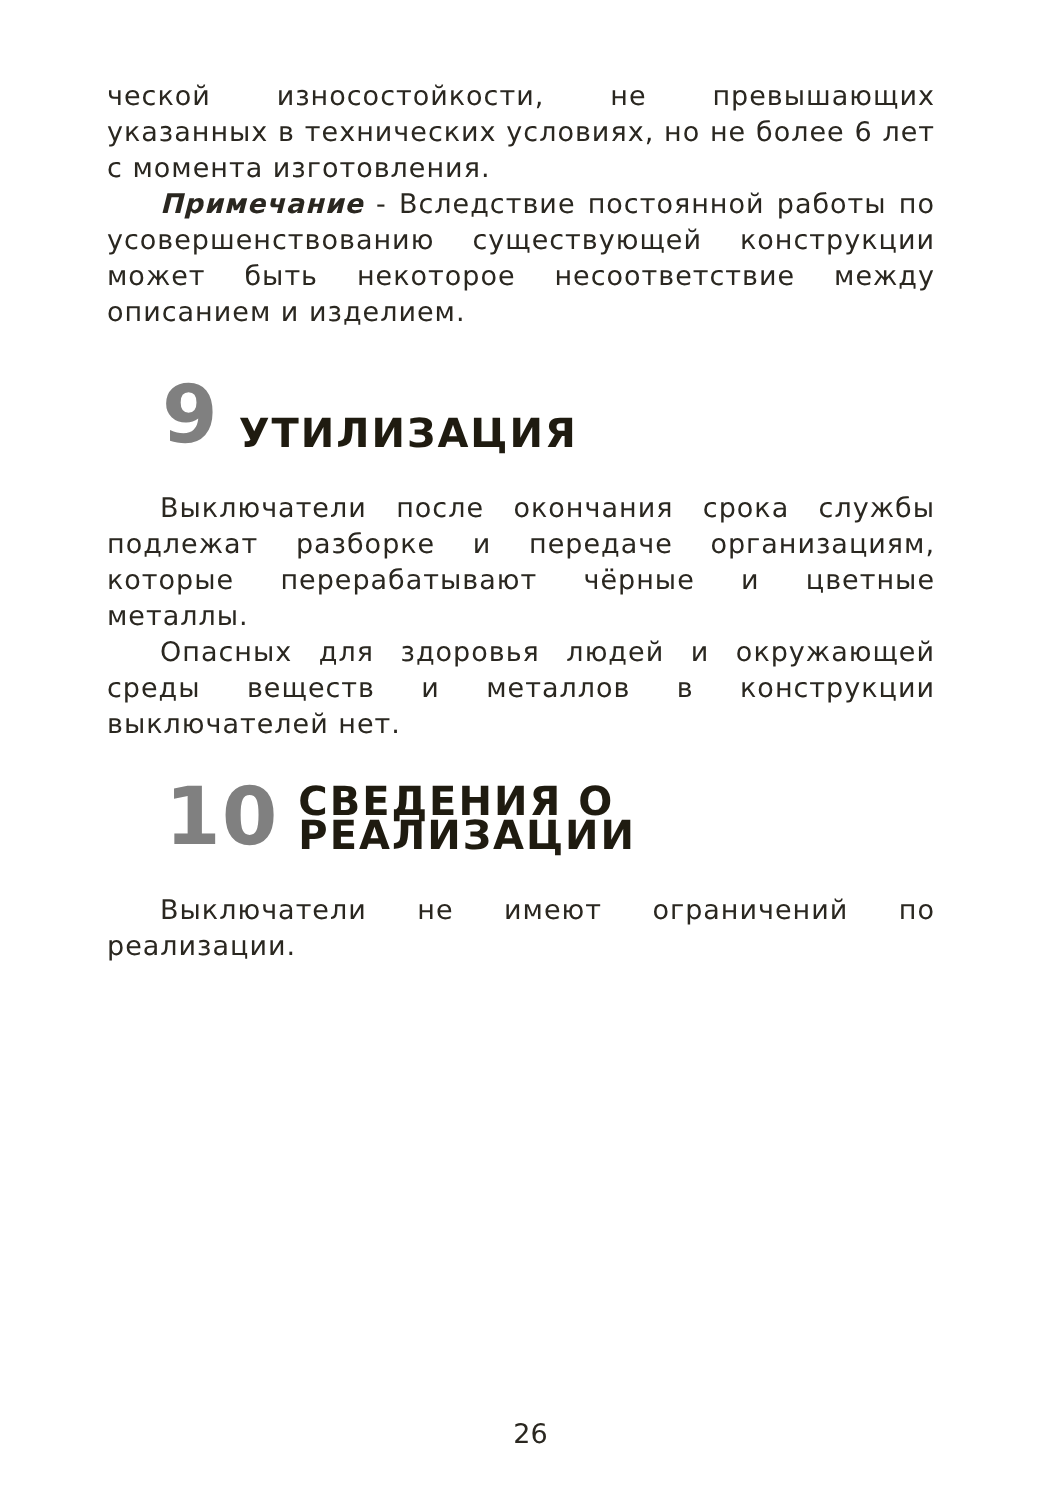ческой износостойкости, не превышающих указанных в технических условиях, но не более 6 лет с момента изготовления.
Примечание - Вследствие постоянной работы по усовершенствованию существующей конструкции может быть некоторое несоответствие между описанием и изделием.
9 УТИЛИЗАЦИЯ
Выключатели после окончания срока службы подлежат разборке и передаче организациям, которые перерабатывают чёрные и цветные металлы.
Опасных для здоровья людей и окружающей среды веществ и металлов в конструкции выключателей нет.
10 СВЕДЕНИЯ О
РЕАЛИЗАЦИИ
Выключатели не имеют ограничений по реализации.
26